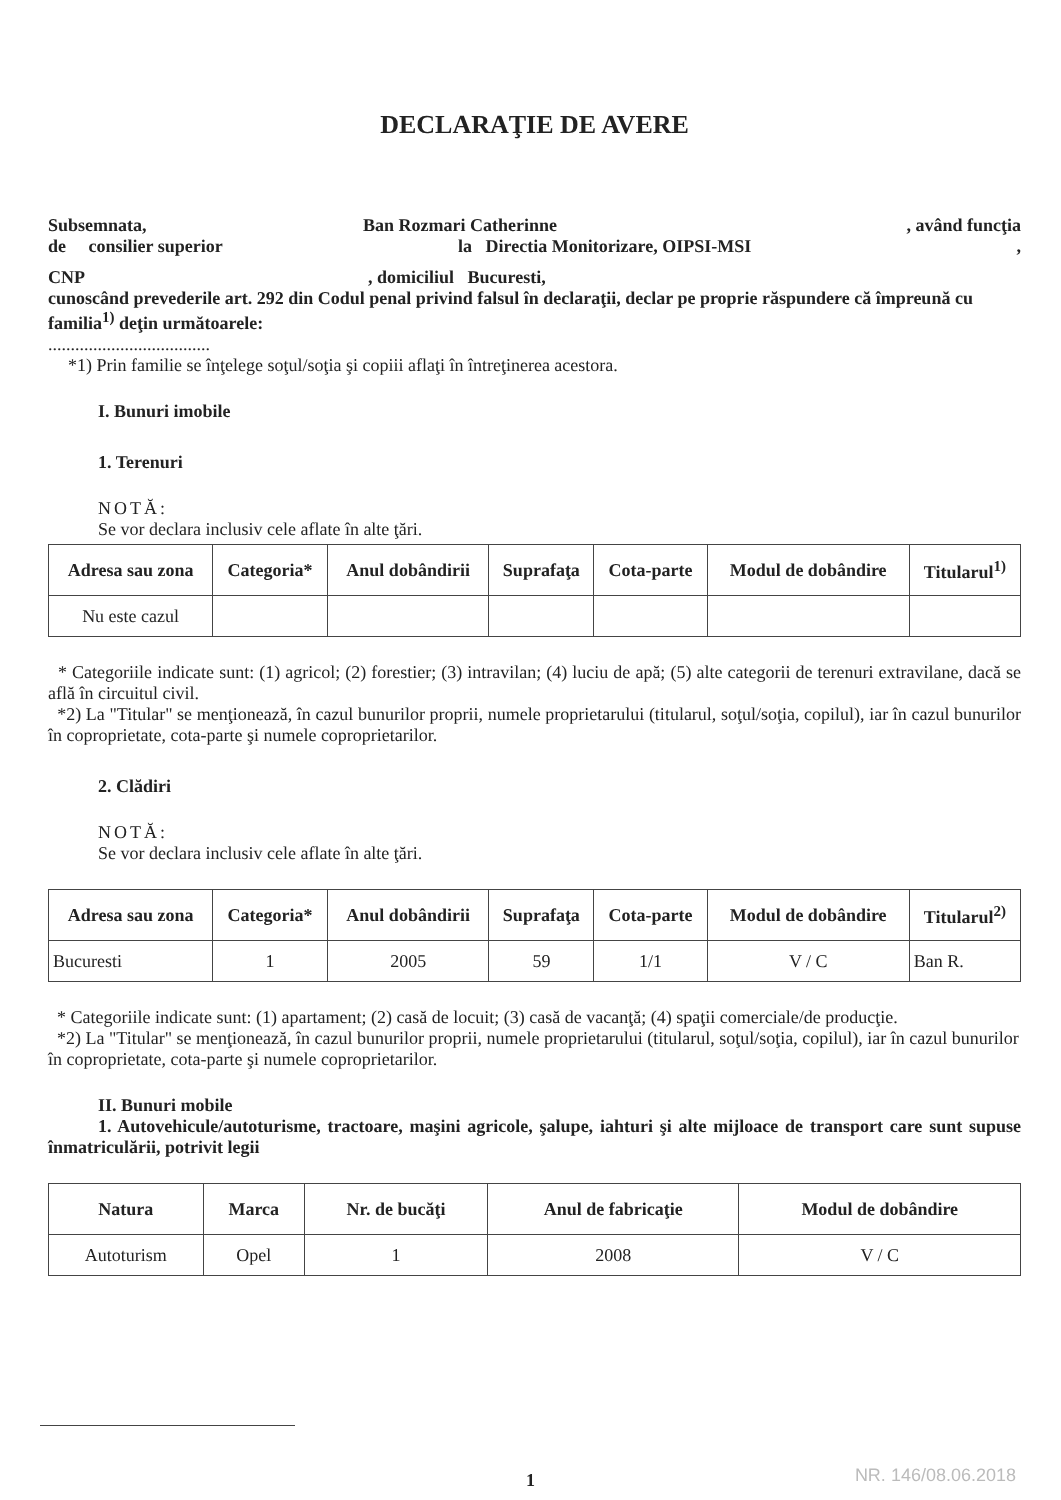DECLARAŢIE DE AVERE
Subsemnata, Ban Rozmari Catherinne, având funcţia
de consilier superior la Directia Monitorizare, OIPSI-MSI,
CNP, domiciliul Bucuresti,
cunoscând prevederile art. 292 din Codul penal privind falsul în declaraţii, declar pe proprie răspundere că împreună cu familia<sup>1)</sup> deţin următoarele:
....................................
*1) Prin familie se înţelege soţul/soţia şi copiii aflaţi în întreţinerea acestora.
I. Bunuri imobile
1. Terenuri
NOTĂ:
Se vor declara inclusiv cele aflate în alte ţări.
| Adresa sau zona | Categoria* | Anul dobândirii | Suprafaţa | Cota-parte | Modul de dobândire | Titularul<sup>1)</sup> |
| --- | --- | --- | --- | --- | --- | --- |
| Nu este cazul | | | | | | |
* Categoriile indicate sunt: (1) agricol; (2) forestier; (3) intravilan; (4) luciu de apă; (5) alte categorii de terenuri extravilane, dacă se află în circuitul civil.
*2) La "Titular" se menţionează, în cazul bunurilor proprii, numele proprietarului (titularul, soţul/soţia, copilul), iar în cazul bunurilor în coproprietate, cota-parte şi numele coproprietarilor.
2. Clădiri
NOTĂ:
Se vor declara inclusiv cele aflate în alte ţări.
| Adresa sau zona | Categoria* | Anul dobândirii | Suprafaţa | Cota-parte | Modul de dobândire | Titularul<sup>2)</sup> |
| --- | --- | --- | --- | --- | --- | --- |
| Bucuresti | 1 | 2005 | 59 | 1/1 | V / C | Ban R. |
* Categoriile indicate sunt: (1) apartament; (2) casă de locuit; (3) casă de vacanţă; (4) spaţii comerciale/de producţie.
*2) La "Titular" se menţionează, în cazul bunurilor proprii, numele proprietarului (titularul, soţul/soţia, copilul), iar în cazul bunurilor în coproprietate, cota-parte şi numele coproprietarilor.
II. Bunuri mobile
1. Autovehicule/autoturisme, tractoare, maşini agricole, şalupe, iahturi şi alte mijloace de transport care sunt supuse înmatriculării, potrivit legii
| Natura | Marca | Nr. de bucăţi | Anul de fabricaţie | Modul de dobândire |
| --- | --- | --- | --- | --- |
| Autoturism | Opel | 1 | 2008 | V / C |
1 NR. 146/08.06.2018